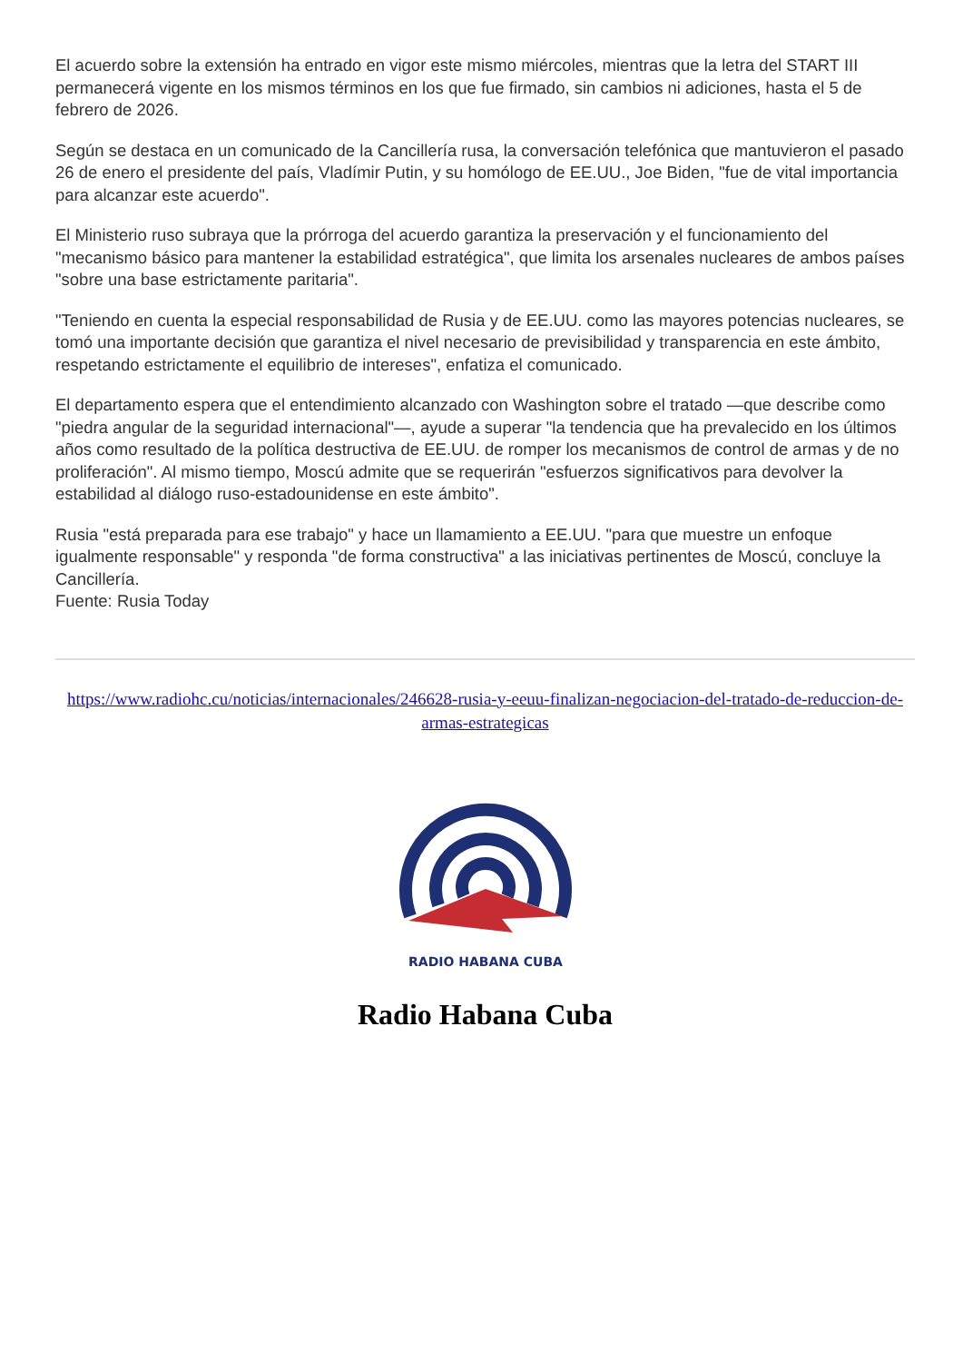El acuerdo sobre la extensión ha entrado en vigor este mismo miércoles, mientras que la letra del START III permanecerá vigente en los mismos términos en los que fue firmado, sin cambios ni adiciones, hasta el 5 de febrero de 2026.
Según se destaca en un comunicado de la Cancillería rusa, la conversación telefónica que mantuvieron el pasado 26 de enero el presidente del país, Vladímir Putin, y su homólogo de EE.UU., Joe Biden, "fue de vital importancia para alcanzar este acuerdo".
El Ministerio ruso subraya que la prórroga del acuerdo garantiza la preservación y el funcionamiento del "mecanismo básico para mantener la estabilidad estratégica", que limita los arsenales nucleares de ambos países "sobre una base estrictamente paritaria".
"Teniendo en cuenta la especial responsabilidad de Rusia y de EE.UU. como las mayores potencias nucleares, se tomó una importante decisión que garantiza el nivel necesario de previsibilidad y transparencia en este ámbito, respetando estrictamente el equilibrio de intereses", enfatiza el comunicado.
El departamento espera que el entendimiento alcanzado con Washington sobre el tratado —que describe como "piedra angular de la seguridad internacional"—, ayude a superar "la tendencia que ha prevalecido en los últimos años como resultado de la política destructiva de EE.UU. de romper los mecanismos de control de armas y de no proliferación". Al mismo tiempo, Moscú admite que se requerirán "esfuerzos significativos para devolver la estabilidad al diálogo ruso-estadounidense en este ámbito".
Rusia "está preparada para ese trabajo" y hace un llamamiento a EE.UU. "para que muestre un enfoque igualmente responsable" y responda "de forma constructiva" a las iniciativas pertinentes de Moscú, concluye la Cancillería.
Fuente: Rusia Today
https://www.radiohc.cu/noticias/internacionales/246628-rusia-y-eeuu-finalizan-negociacion-del-tratado-de-reduccion-de-armas-estrategicas
RADIO HABANA CUBA
Radio Habana Cuba